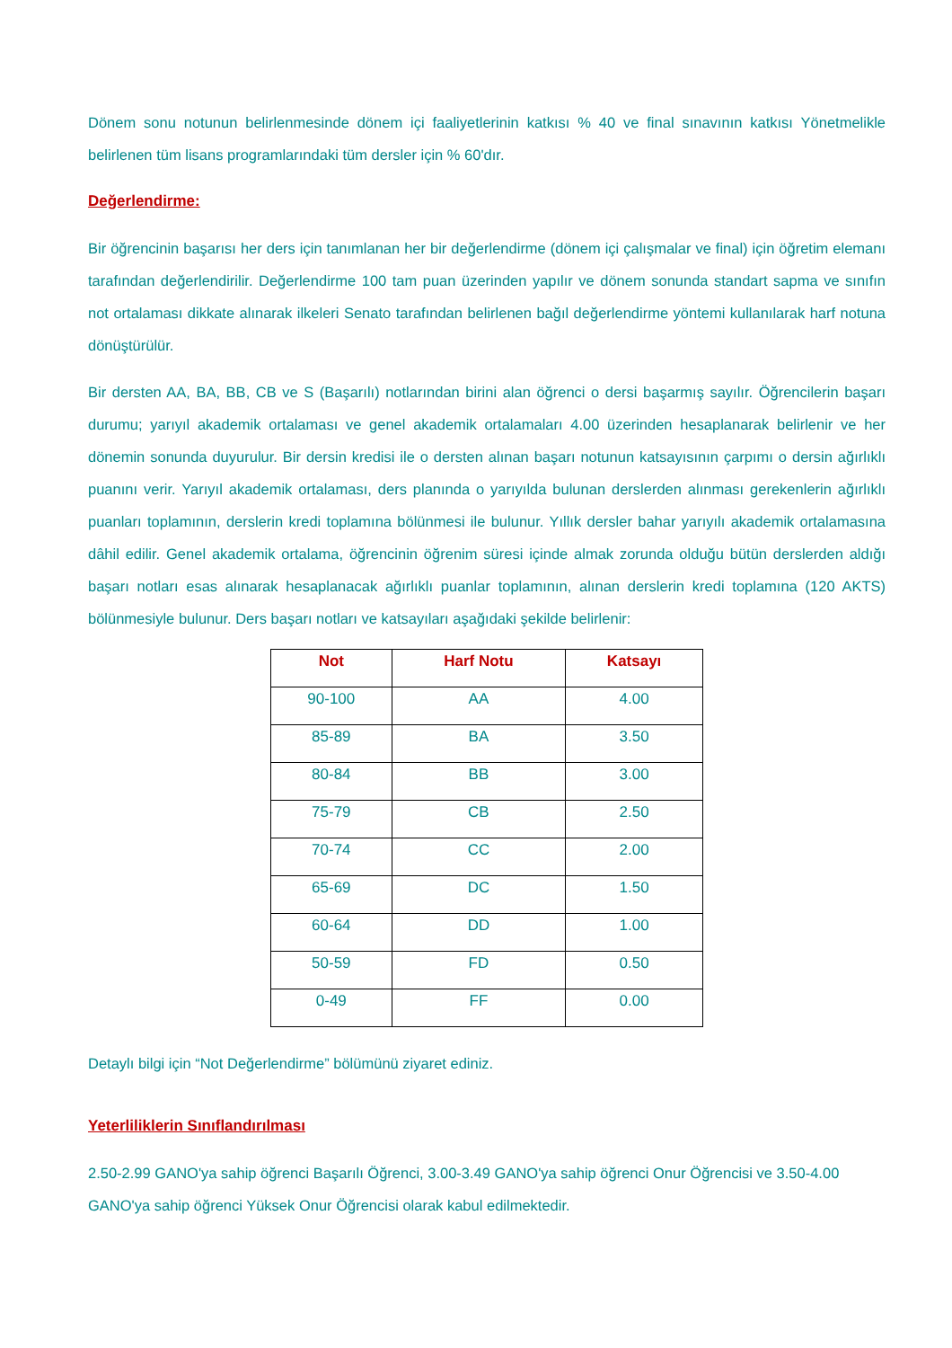Dönem sonu notunun belirlenmesinde dönem içi faaliyetlerinin katkısı % 40 ve final sınavının katkısı Yönetmelikle belirlenen tüm lisans programlarındaki tüm dersler için % 60'dır.
Değerlendirme:
Bir öğrencinin başarısı her ders için tanımlanan her bir değerlendirme (dönem içi çalışmalar ve final) için öğretim elemanı tarafından değerlendirilir. Değerlendirme 100 tam puan üzerinden yapılır ve dönem sonunda standart sapma ve sınıfın not ortalaması dikkate alınarak ilkeleri Senato tarafından belirlenen bağıl değerlendirme yöntemi kullanılarak harf notuna dönüştürülür.
Bir dersten AA, BA, BB, CB ve S (Başarılı) notlarından birini alan öğrenci o dersi başarmış sayılır. Öğrencilerin başarı durumu; yarıyıl akademik ortalaması ve genel akademik ortalamaları 4.00 üzerinden hesaplanarak belirlenir ve her dönemin sonunda duyurulur. Bir dersin kredisi ile o dersten alınan başarı notunun katsayısının çarpımı o dersin ağırlıklı puanını verir. Yarıyıl akademik ortalaması, ders planında o yarıyılda bulunan derslerden alınması gerekenlerin ağırlıklı puanları toplamının, derslerin kredi toplamına bölünmesi ile bulunur. Yıllık dersler bahar yarıyılı akademik ortalamasına dâhil edilir. Genel akademik ortalama, öğrencinin öğrenim süresi içinde almak zorunda olduğu bütün derslerden aldığı başarı notları esas alınarak hesaplanacak ağırlıklı puanlar toplamının, alınan derslerin kredi toplamına (120 AKTS) bölünmesiyle bulunur. Ders başarı notları ve katsayıları aşağıdaki şekilde belirlenir:
| Not | Harf Notu | Katsayı |
| --- | --- | --- |
| 90-100 | AA | 4.00 |
| 85-89 | BA | 3.50 |
| 80-84 | BB | 3.00 |
| 75-79 | CB | 2.50 |
| 70-74 | CC | 2.00 |
| 65-69 | DC | 1.50 |
| 60-64 | DD | 1.00 |
| 50-59 | FD | 0.50 |
| 0-49 | FF | 0.00 |
Detaylı bilgi için “Not Değerlendirme” bölümünü ziyaret ediniz.
Yeterliliklerin Sınıflandırılması
2.50-2.99 GANO'ya sahip öğrenci Başarılı Öğrenci, 3.00-3.49 GANO'ya sahip öğrenci Onur Öğrencisi ve 3.50-4.00 GANO'ya sahip öğrenci Yüksek Onur Öğrencisi olarak kabul edilmektedir.